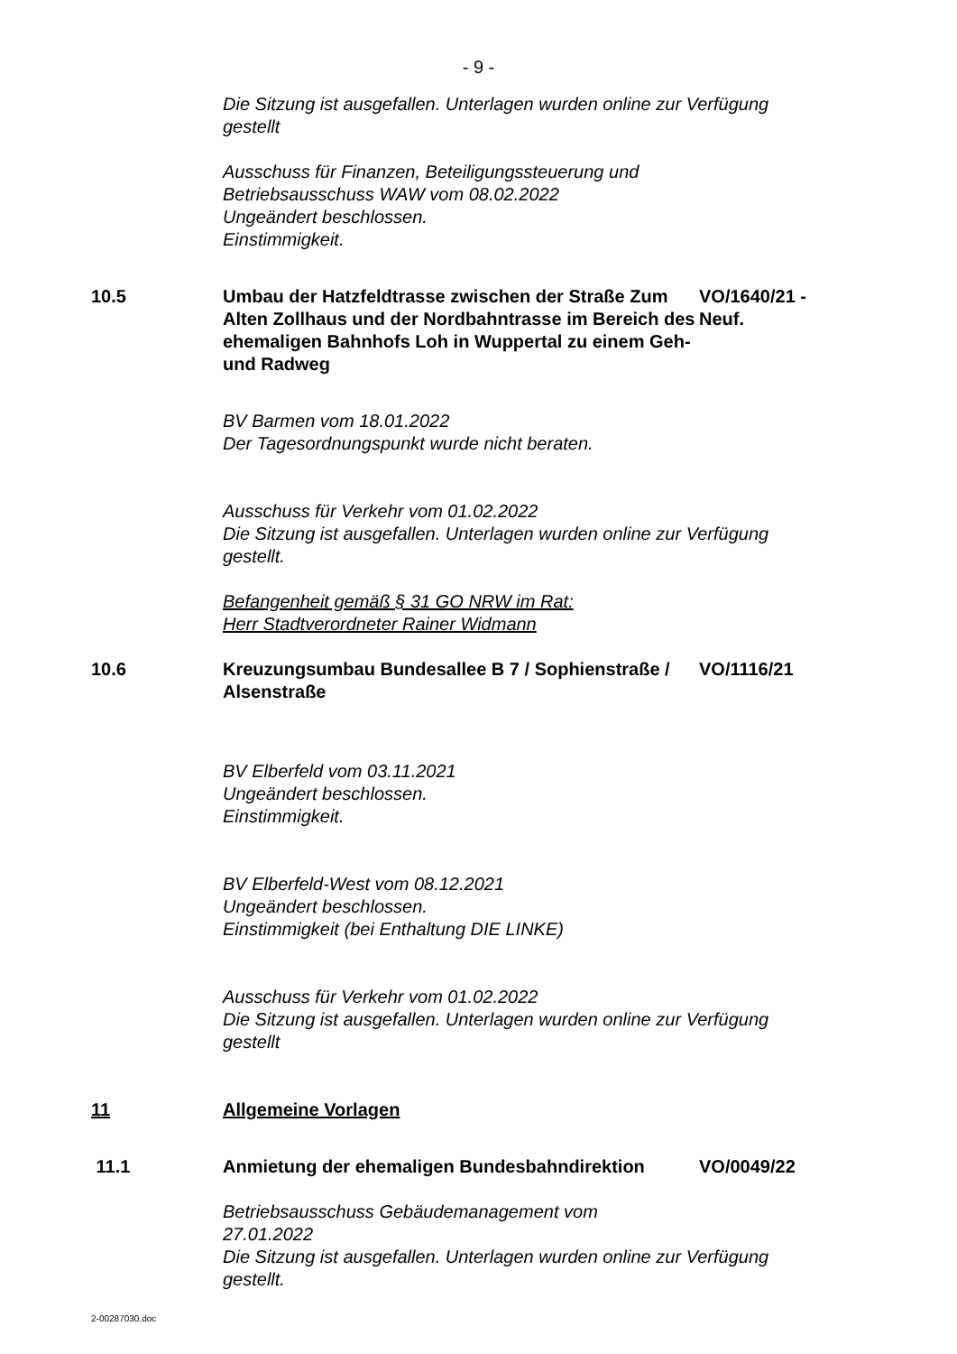- 9 -
Die Sitzung ist ausgefallen. Unterlagen wurden online zur Verfügung gestellt
Ausschuss für Finanzen, Beteiligungssteuerung und
Betriebsausschuss WAW vom 08.02.2022
Ungeändert beschlossen.
Einstimmigkeit.
10.5 Umbau der Hatzfeldtrasse zwischen der Straße Zum Alten Zollhaus und der Nordbahntrasse im Bereich des ehemaligen Bahnhofs Loh in Wuppertal zu einem Geh- und Radweg
VO/1640/21 - Neuf.
BV Barmen vom 18.01.2022
Der Tagesordnungspunkt wurde nicht beraten.
Ausschuss für Verkehr vom 01.02.2022
Die Sitzung ist ausgefallen. Unterlagen wurden online zur Verfügung gestellt.
Befangenheit gemäß § 31 GO NRW im Rat:
Herr Stadtverordneter Rainer Widmann
10.6 Kreuzungsumbau Bundesallee B 7 / Sophienstraße / Alsenstraße
VO/1116/21
BV Elberfeld vom 03.11.2021
Ungeändert beschlossen.
Einstimmigkeit.
BV Elberfeld-West vom 08.12.2021
Ungeändert beschlossen.
Einstimmigkeit (bei Enthaltung DIE LINKE)
Ausschuss für Verkehr vom 01.02.2022
Die Sitzung ist ausgefallen. Unterlagen wurden online zur Verfügung gestellt
11 Allgemeine Vorlagen
11.1 Anmietung der ehemaligen Bundesbahndirektion VO/0049/22
Betriebsausschuss Gebäudemanagement vom
27.01.2022
Die Sitzung ist ausgefallen. Unterlagen wurden online zur Verfügung gestellt.
2-00287030.doc